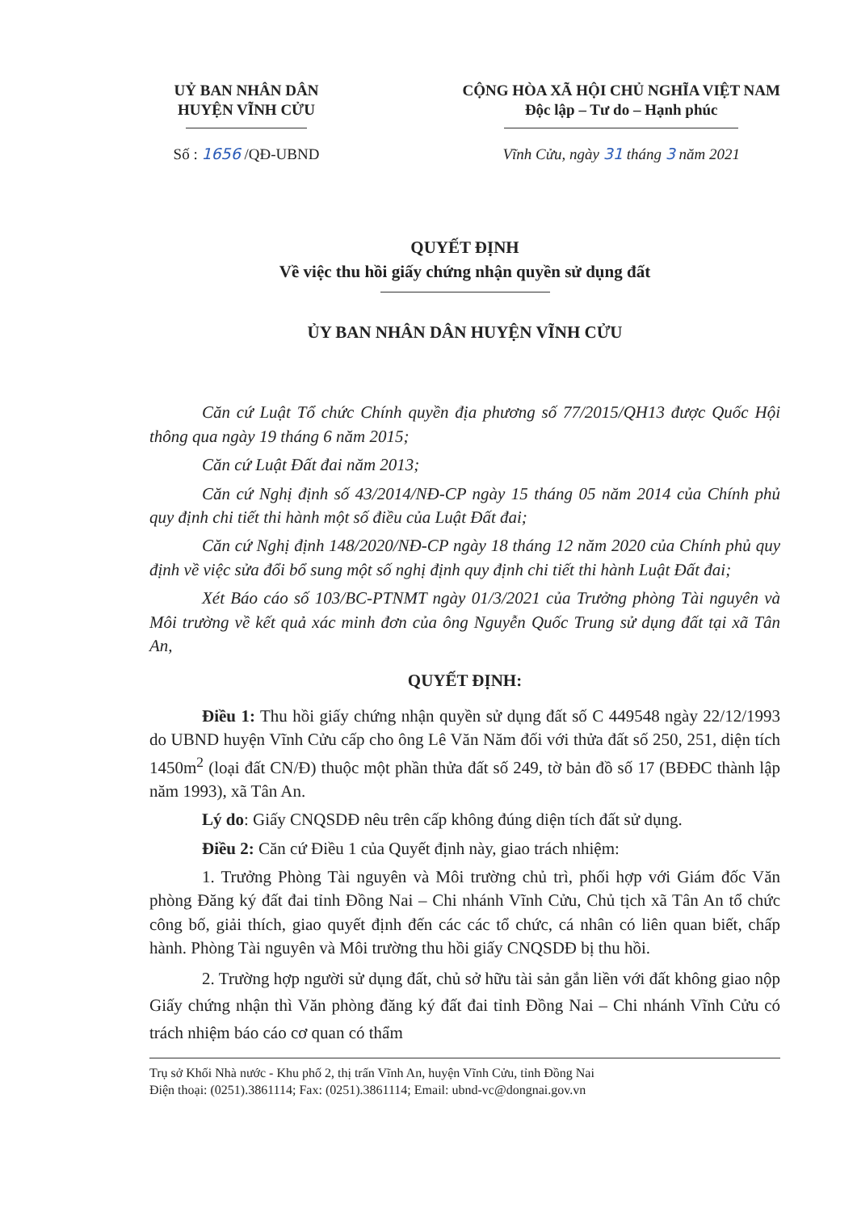UỶ BAN NHÂN DÂN
HUYỆN VĨNH CỬU
Số : 1656 /QĐ-UBND
CỘNG HÒA XÃ HỘI CHỦ NGHĨA VIỆT NAM
Độc lập – Tư do – Hạnh phúc
Vĩnh Cửu, ngày 31 tháng 3 năm 2021
QUYẾT ĐỊNH
Về việc thu hồi giấy chứng nhận quyền sử dụng đất
ỦY BAN NHÂN DÂN HUYỆN VĨNH CỬU
Căn cứ Luật Tổ chức Chính quyền địa phương số 77/2015/QH13 được Quốc Hội thông qua ngày 19 tháng 6 năm 2015;
Căn cứ Luật Đất đai năm 2013;
Căn cứ Nghị định số 43/2014/NĐ-CP ngày 15 tháng 05 năm 2014 của Chính phủ quy định chi tiết thi hành một số điều của Luật Đất đai;
Căn cứ Nghị định 148/2020/NĐ-CP ngày 18 tháng 12 năm 2020 của Chính phủ quy định về việc sửa đổi bổ sung một số nghị định quy định chi tiết thi hành Luật Đất đai;
Xét Báo cáo số 103/BC-PTNMT ngày 01/3/2021 của Trưởng phòng Tài nguyên và Môi trường về kết quả xác minh đơn của ông Nguyễn Quốc Trung sử dụng đất tại xã Tân An,
QUYẾT ĐỊNH:
Điều 1: Thu hồi giấy chứng nhận quyền sử dụng đất số C 449548 ngày 22/12/1993 do UBND huyện Vĩnh Cửu cấp cho ông Lê Văn Năm đối với thửa đất số 250, 251, diện tích 1450m<sup>2</sup> (loại đất CN/Đ) thuộc một phần thửa đất số 249, tờ bản đồ số 17 (BĐĐC thành lập năm 1993), xã Tân An.
Lý do: Giấy CNQSDĐ nêu trên cấp không đúng diện tích đất sử dụng.
Điều 2: Căn cứ Điều 1 của Quyết định này, giao trách nhiệm:
1. Trưởng Phòng Tài nguyên và Môi trường chủ trì, phối hợp với Giám đốc Văn phòng Đăng ký đất đai tỉnh Đồng Nai – Chi nhánh Vĩnh Cửu, Chủ tịch xã Tân An tổ chức công bố, giải thích, giao quyết định đến các các tổ chức, cá nhân có liên quan biết, chấp hành. Phòng Tài nguyên và Môi trường thu hồi giấy CNQSDĐ bị thu hồi.
2. Trường hợp người sử dụng đất, chủ sở hữu tài sản gắn liền với đất không giao nộp Giấy chứng nhận thì Văn phòng đăng ký đất đai tỉnh Đồng Nai – Chi nhánh Vĩnh Cửu có trách nhiệm báo cáo cơ quan có thẩm
Trụ sở Khối Nhà nước - Khu phố 2, thị trấn Vĩnh An, huyện Vĩnh Cửu, tỉnh Đồng Nai
Điện thoại: (0251).3861114; Fax: (0251).3861114; Email: ubnd-vc@dongnai.gov.vn